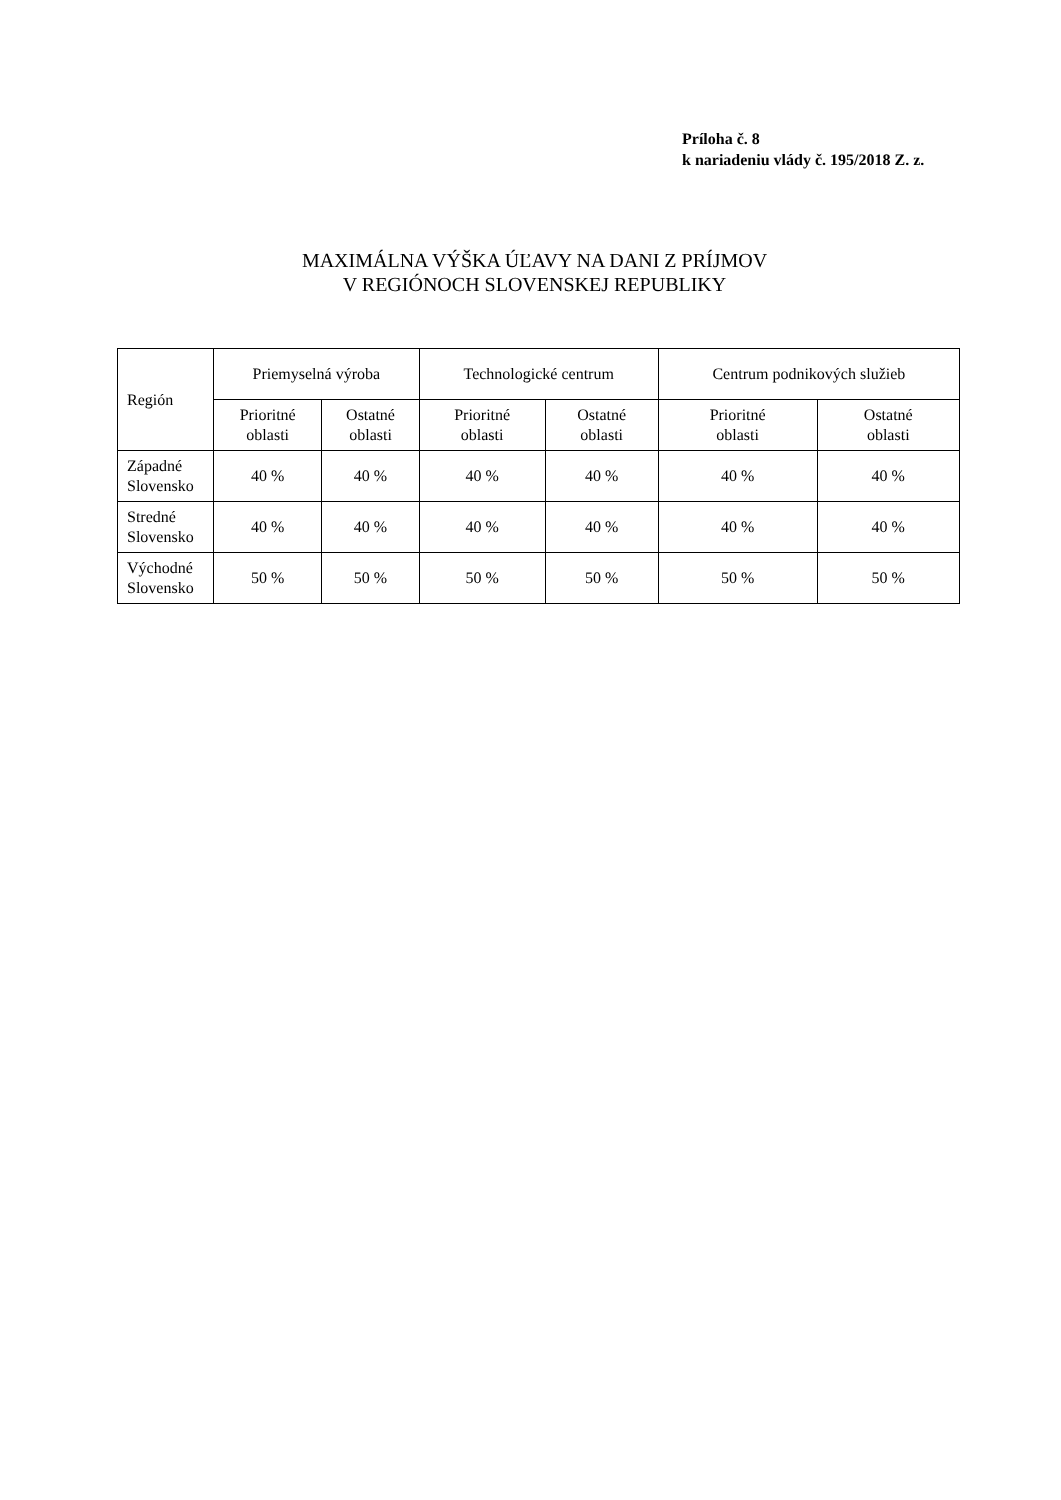Príloha č. 8
k nariadeniu vlády č. 195/2018 Z. z.
MAXIMÁLNA VÝŠKA ÚĽAVY NA DANI Z PRÍJMOV
V REGIÓNOCH SLOVENSKEJ REPUBLIKY
| Región | Priemyselná výroba | | Technologické centrum | | Centrum podnikových služieb | |
| --- | --- | --- | --- | --- | --- | --- |
| | Prioritné oblasti | Ostatné oblasti | Prioritné oblasti | Ostatné oblasti | Prioritné oblasti | Ostatné oblasti |
| Západné Slovensko | 40 % | 40 % | 40 % | 40 % | 40 % | 40 % |
| Stredné Slovensko | 40 % | 40 % | 40 % | 40 % | 40 % | 40 % |
| Východné Slovensko | 50 % | 50 % | 50 % | 50 % | 50 % | 50 % |